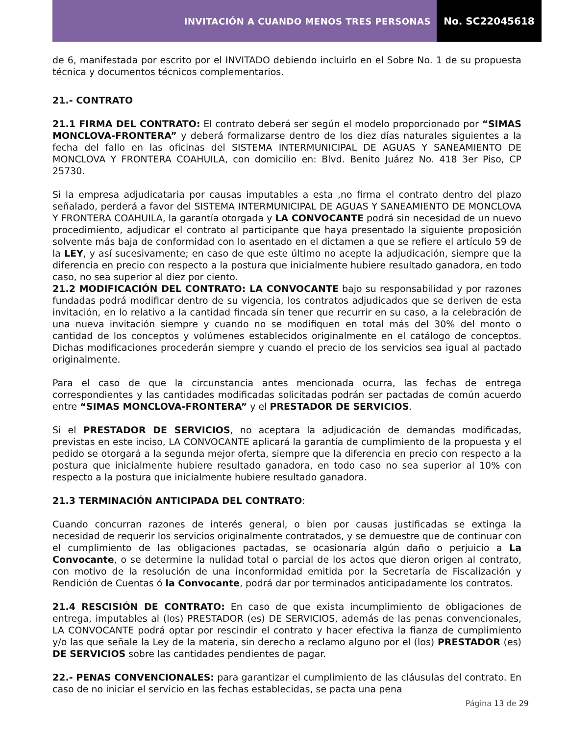INVITACIÓN A CUANDO MENOS TRES PERSONAS
No. SC22045618
de 6, manifestada por escrito por el INVITADO debiendo incluirlo en el Sobre No. 1 de su propuesta técnica y documentos técnicos complementarios.
21.- CONTRATO
21.1 FIRMA DEL CONTRATO: El contrato deberá ser según el modelo proporcionado por “SIMAS MONCLOVA-FRONTERA” y deberá formalizarse dentro de los diez días naturales siguientes a la fecha del fallo en las oficinas del SISTEMA INTERMUNICIPAL DE AGUAS Y SANEAMIENTO DE MONCLOVA Y FRONTERA COAHUILA, con domicilio en: Blvd. Benito Juárez No. 418 3er Piso, CP 25730.
Si la empresa adjudicataria por causas imputables a esta ,no firma el contrato dentro del plazo señalado, perderá a favor del SISTEMA INTERMUNICIPAL DE AGUAS Y SANEAMIENTO DE MONCLOVA Y FRONTERA COAHUILA, la garantía otorgada y LA CONVOCANTE podrá sin necesidad de un nuevo procedimiento, adjudicar el contrato al participante que haya presentado la siguiente proposición solvente más baja de conformidad con lo asentado en el dictamen a que se refiere el artículo 59 de la LEY, y así sucesivamente; en caso de que este último no acepte la adjudicación, siempre que la diferencia en precio con respecto a la postura que inicialmente hubiere resultado ganadora, en todo caso, no sea superior al diez por ciento.
21.2 MODIFICACIÓN DEL CONTRATO: LA CONVOCANTE bajo su responsabilidad y por razones fundadas podrá modificar dentro de su vigencia, los contratos adjudicados que se deriven de esta invitación, en lo relativo a la cantidad fincada sin tener que recurrir en su caso, a la celebración de una nueva invitación siempre y cuando no se modifiquen en total más del 30% del monto o cantidad de los conceptos y volúmenes establecidos originalmente en el catálogo de conceptos. Dichas modificaciones procederán siempre y cuando el precio de los servicios sea igual al pactado originalmente.
Para el caso de que la circunstancia antes mencionada ocurra, las fechas de entrega correspondientes y las cantidades modificadas solicitadas podrán ser pactadas de común acuerdo entre “SIMAS MONCLOVA-FRONTERA” y el PRESTADOR DE SERVICIOS.
Si el PRESTADOR DE SERVICIOS, no aceptara la adjudicación de demandas modificadas, previstas en este inciso, LA CONVOCANTE aplicará la garantía de cumplimiento de la propuesta y el pedido se otorgará a la segunda mejor oferta, siempre que la diferencia en precio con respecto a la postura que inicialmente hubiere resultado ganadora, en todo caso no sea superior al 10% con respecto a la postura que inicialmente hubiere resultado ganadora.
21.3 TERMINACIÓN ANTICIPADA DEL CONTRATO:
Cuando concurran razones de interés general, o bien por causas justificadas se extinga la necesidad de requerir los servicios originalmente contratados, y se demuestre que de continuar con el cumplimiento de las obligaciones pactadas, se ocasionaría algún daño o perjuicio a La Convocante, o se determine la nulidad total o parcial de los actos que dieron origen al contrato, con motivo de la resolución de una inconformidad emitida por la Secretaría de Fiscalización y Rendición de Cuentas ó la Convocante, podrá dar por terminados anticipadamente los contratos.
21.4 RESCISIÓN DE CONTRATO: En caso de que exista incumplimiento de obligaciones de entrega, imputables al (los) PRESTADOR (es) DE SERVICIOS, además de las penas convencionales, LA CONVOCANTE podrá optar por rescindir el contrato y hacer efectiva la fianza de cumplimiento y/o las que señale la Ley de la materia, sin derecho a reclamo alguno por el (los) PRESTADOR (es) DE SERVICIOS sobre las cantidades pendientes de pagar.
22.- PENAS CONVENCIONALES: para garantizar el cumplimiento de las cláusulas del contrato. En caso de no iniciar el servicio en las fechas establecidas, se pacta una pena
Página 13 de 29